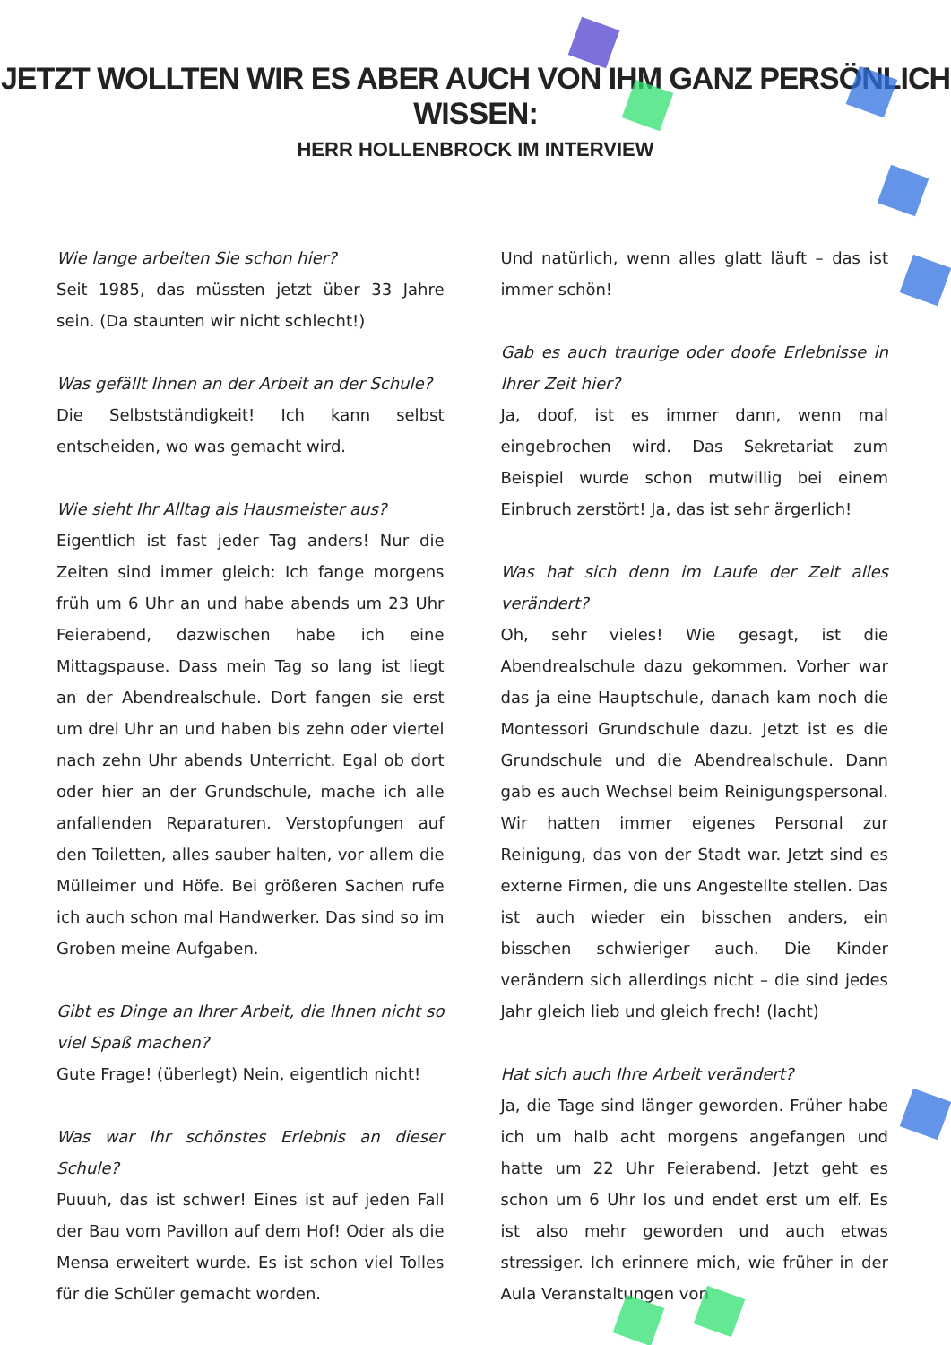JETZT WOLLTEN WIR ES ABER AUCH VON IHM GANZ PERSÖNLICH WISSEN:
HERR HOLLENBROCK IM INTERVIEW
Wie lange arbeiten Sie schon hier?
Seit 1985, das müssten jetzt über 33 Jahre sein. (Da staunten wir nicht schlecht!)
Was gefällt Ihnen an der Arbeit an der Schule?
Die Selbstständigkeit! Ich kann selbst entscheiden, wo was gemacht wird.
Wie sieht Ihr Alltag als Hausmeister aus?
Eigentlich ist fast jeder Tag anders! Nur die Zeiten sind immer gleich: Ich fange morgens früh um 6 Uhr an und habe abends um 23 Uhr Feierabend, dazwischen habe ich eine Mittagspause. Dass mein Tag so lang ist liegt an der Abendrealschule. Dort fangen sie erst um drei Uhr an und haben bis zehn oder viertel nach zehn Uhr abends Unterricht. Egal ob dort oder hier an der Grundschule, mache ich alle anfallenden Reparaturen. Verstopfungen auf den Toiletten, alles sauber halten, vor allem die Mülleimer und Höfe. Bei größeren Sachen rufe ich auch schon mal Handwerker. Das sind so im Groben meine Aufgaben.
Gibt es Dinge an Ihrer Arbeit, die Ihnen nicht so viel Spaß machen?
Gute Frage! (überlegt) Nein, eigentlich nicht!
Was war Ihr schönstes Erlebnis an dieser Schule?
Puuuh, das ist schwer! Eines ist auf jeden Fall der Bau vom Pavillon auf dem Hof! Oder als die Mensa erweitert wurde. Es ist schon viel Tolles für die Schüler gemacht worden.
Und natürlich, wenn alles glatt läuft – das ist immer schön!
Gab es auch traurige oder doofe Erlebnisse in Ihrer Zeit hier?
Ja, doof, ist es immer dann, wenn mal eingebrochen wird. Das Sekretariat zum Beispiel wurde schon mutwillig bei einem Einbruch zerstört! Ja, das ist sehr ärgerlich!
Was hat sich denn im Laufe der Zeit alles verändert?
Oh, sehr vieles! Wie gesagt, ist die Abendrealschule dazu gekommen. Vorher war das ja eine Hauptschule, danach kam noch die Montessori Grundschule dazu. Jetzt ist es die Grundschule und die Abendrealschule. Dann gab es auch Wechsel beim Reinigungspersonal. Wir hatten immer eigenes Personal zur Reinigung, das von der Stadt war. Jetzt sind es externe Firmen, die uns Angestellte stellen. Das ist auch wieder ein bisschen anders, ein bisschen schwieriger auch. Die Kinder verändern sich allerdings nicht – die sind jedes Jahr gleich lieb und gleich frech! (lacht)
Hat sich auch Ihre Arbeit verändert?
Ja, die Tage sind länger geworden. Früher habe ich um halb acht morgens angefangen und hatte um 22 Uhr Feierabend. Jetzt geht es schon um 6 Uhr los und endet erst um elf. Es ist also mehr geworden und auch etwas stressiger. Ich erinnere mich, wie früher in der Aula Veranstaltungen von